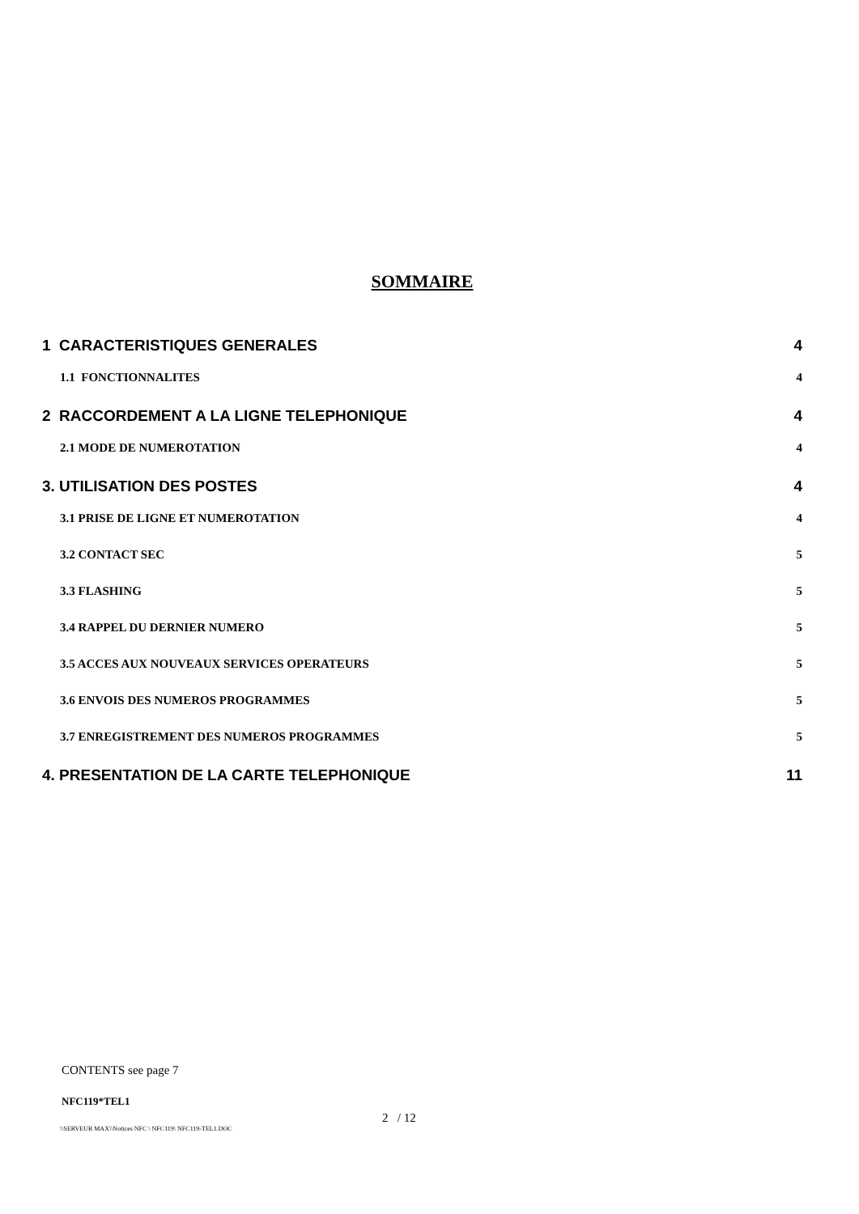SOMMAIRE
1 CARACTERISTIQUES GENERALES 4
1.1 FONCTIONNALITES 4
2 RACCORDEMENT A LA LIGNE TELEPHONIQUE 4
2.1 MODE DE NUMEROTATION 4
3. UTILISATION DES POSTES 4
3.1 PRISE DE LIGNE ET NUMEROTATION 4
3.2 CONTACT SEC 5
3.3 FLASHING 5
3.4 RAPPEL DU DERNIER NUMERO 5
3.5 ACCES AUX NOUVEAUX SERVICES OPERATEURS 5
3.6 ENVOIS DES NUMEROS PROGRAMMES 5
3.7 ENREGISTREMENT DES NUMEROS PROGRAMMES 5
4. PRESENTATION DE LA CARTE TELEPHONIQUE 11
CONTENTS see page 7
NFC119*TEL1
2 / 12
\\SERVEUR MAX\\Notices NFC \ NFC119\ NFC119-TEL1.DOC